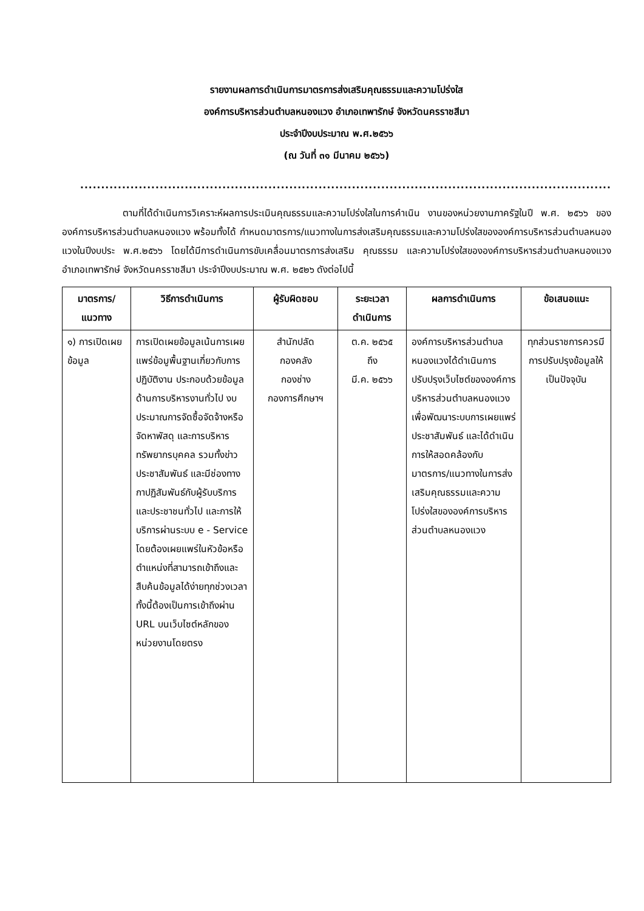รายงานผลการดำเนินการมาตรการส่งเสริมคุณธรรมและความโปร่งใส
องค์การบริหารส่วนตำบลหนองแวง อำเภอเทพารักษ์ จังหวัดนครราชสีมา
ประจำปีงบประมาณ พ.ศ.๒๕๖๖
(ณ วันที่ ๓๑ มีนาคม ๒๕๖๖)
..............................................................................................................................................
ตามที่ได้ดำเนินการวิเคราะห์ผลการประเมินคุณธรรมและความโปร่งใสในการคำเนิน งานของหน่วยงานภาครัฐในปี พ.ศ. ๒๕๖๖ ขององค์การบริหารส่วนตำบลหนองแวง พร้อมทั้งได้ กำหนดมาตรการ/แนวทางในการส่งเสริมคุณธรรมและความโปร่งใสขององค์การบริหารส่วนตำบลหนองแวงในปีงบประ พ.ศ.๒๕๖๖ โดยได้มีการดำเนินการขับเคลื่อนมาตรการส่งเสริม คุณธรรม และความโปร่งใสขององค์การบริหารส่วนตำบลหนองแวง อำเภอเทพารักษ์ จังหวัดนครราชสีมา ประจำปีงบประมาณ พ.ศ. ๒๕๒๖ ดังต่อไปนี้
| มาตรการ/ แนวทาง | วิธีการดำเนินการ | ผู้รับผิดชอบ | ระยะเวลา ดำเนินการ | ผลการดำเนินการ | ข้อเสนอแนะ |
| --- | --- | --- | --- | --- | --- |
| ๑) การเปิดเผยข้อมูล | การเปิดเผยข้อมูลเน้นการเผยแพร่ข้อมูพื้นฐานเกี่ยวกับการปฏิบัติงาน ประกอบด้วยข้อมูลด้านการบริหารงานทั่วไป งบประมาณการจัดซื้อจัดจ้างหรือจัดหาพัสดุ และการบริหารทรัพยากรบุคคล รวมทั้งข่าวประชาสัมพันธ์ และมีช่องทางกาปฏิสัมพันธ์กับผู้รับบริการและประชาชนทั่วไป และการให้บริการผ่านระบบ e - Service โดยต้องเผยแพร่ในหัวข้อหรือตำแหน่งที่สามารถเข้าถึงและสืบค้นข้อมูลได้ง่ายทุกช่วงเวลา ทั้งนี้ต้องเป็นการเข้าถึงผ่าน URL บนเว็บไซต์หลักของหน่วยงานโดยตรง | สำนักปลัด กองคลัง กองช่าง กองการศึกษาฯ | ต.ค. ๒๕๖๕ ถึง มี.ค. ๒๕๖๖ | องค์การบริหารส่วนตำบลหนองแวงได้ดำเนินการปรับปรุงเว็บไซต์ขององค์การบริหารส่วนตำบลหนองแวง เพื่อพัฒนาระบบการเผยแพร่ประชาสัมพันธ์ และได้ดำเนินการให้สอดคล้องกับมาตรการ/แนวทางในการส่งเสริมคุณธรรมและความโปร่งใสขององค์การบริหารส่วนตำบลหนองแวง | ทุกส่วนราชการควรมีการปรับปรุงข้อมูลให้เป็นปัจจุบัน |